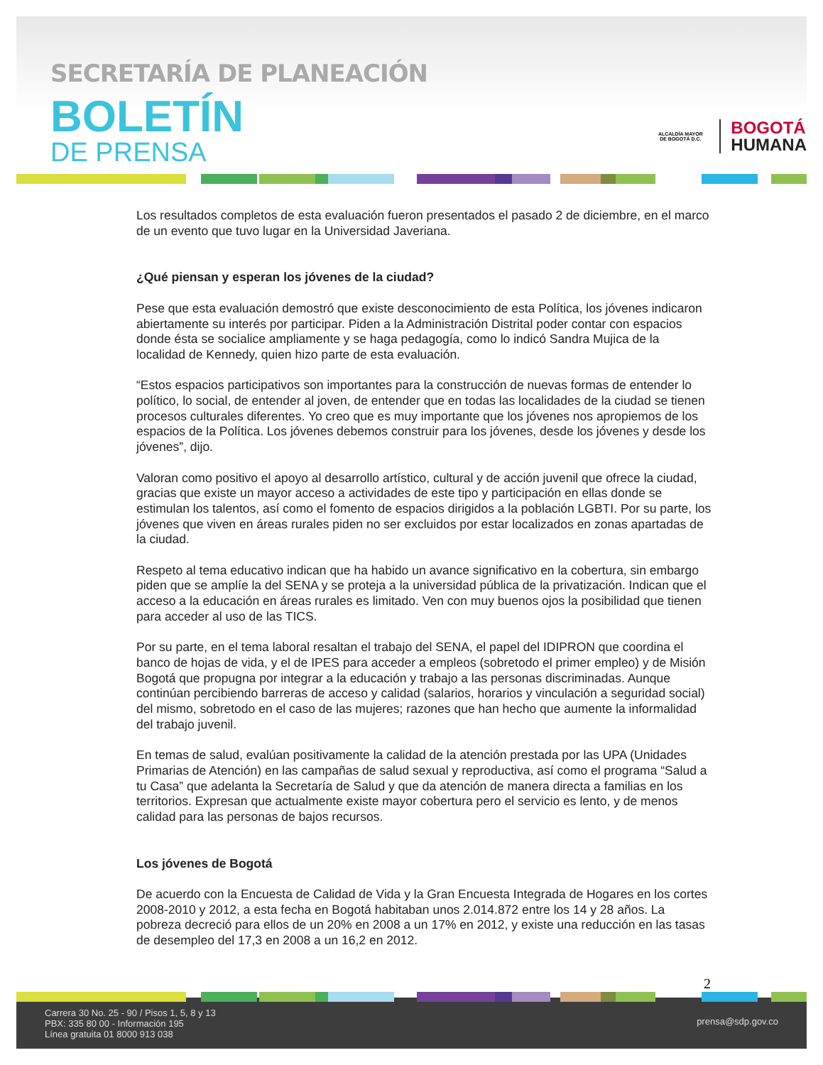SECRETARÍA DE PLANEACIÓN
BOLETÍN
DE PRENSA
ALCALDÍA MAYOR DE BOGOTÁ D.C.
BOGOTÁ
HUMANA
Los resultados completos de esta evaluación fueron presentados el pasado 2 de diciembre, en el marco de un evento que tuvo lugar en la Universidad Javeriana.
¿Qué piensan y esperan los jóvenes de la ciudad?
Pese que esta evaluación demostró que existe desconocimiento de esta Política, los jóvenes indicaron abiertamente su interés por participar. Piden a la Administración Distrital poder contar con espacios donde ésta se socialice ampliamente y se haga pedagogía, como lo indicó Sandra Mujica de la localidad de Kennedy, quien hizo parte de esta evaluación.
“Estos espacios participativos son importantes para la construcción de nuevas formas de entender lo político, lo social, de entender al joven, de entender que en todas las localidades de la ciudad se tienen procesos culturales diferentes. Yo creo que es muy importante que los jóvenes nos apropiemos de los espacios de la Política. Los jóvenes debemos construir para los jóvenes, desde los jóvenes y desde los jóvenes”, dijo.
Valoran como positivo el apoyo al desarrollo artístico, cultural y de acción juvenil que ofrece la ciudad, gracias que existe un mayor acceso a actividades de este tipo y participación en ellas donde se estimulan los talentos, así como el fomento de espacios dirigidos a la población LGBTI. Por su parte, los jóvenes que viven en áreas rurales piden no ser excluidos por estar localizados en zonas apartadas de la ciudad.
Respeto al tema educativo indican que ha habido un avance significativo en la cobertura, sin embargo piden que se amplíe la del SENA y se proteja a la universidad pública de la privatización. Indican que el acceso a la educación en áreas rurales es limitado. Ven con muy buenos ojos la posibilidad que tienen para acceder al uso de las TICS.
Por su parte, en el tema laboral resaltan el trabajo del SENA, el papel del IDIPRON que coordina el banco de hojas de vida, y el de IPES para acceder a empleos (sobretodo el primer empleo) y de Misión Bogotá que propugna por integrar a la educación y trabajo a las personas discriminadas. Aunque continúan percibiendo barreras de acceso y calidad (salarios, horarios y vinculación a seguridad social) del mismo, sobretodo en el caso de las mujeres; razones que han hecho que aumente la informalidad del trabajo juvenil.
En temas de salud, evalúan positivamente la calidad de la atención prestada por las UPA (Unidades Primarias de Atención) en las campañas de salud sexual y reproductiva, así como el programa “Salud a tu Casa” que adelanta la Secretaría de Salud y que da atención de manera directa a familias en los territorios. Expresan que actualmente existe mayor cobertura pero el servicio es lento, y de menos calidad para las personas de bajos recursos.
Los jóvenes de Bogotá
De acuerdo con la Encuesta de Calidad de Vida y la Gran Encuesta Integrada de Hogares en los cortes 2008-2010 y 2012, a esta fecha en Bogotá habitaban unos 2.014.872 entre los 14 y 28 años. La pobreza decreció para ellos de un 20% en 2008 a un 17% en 2012, y existe una reducción en las tasas de desempleo del 17,3 en 2008 a un 16,2 en 2012.
2
Carrera 30 No. 25 - 90 / Pisos 1, 5, 8 y 13
PBX: 335 80 00 - Información 195
Línea gratuita 01 8000 913 038
prensa@sdp.gov.co